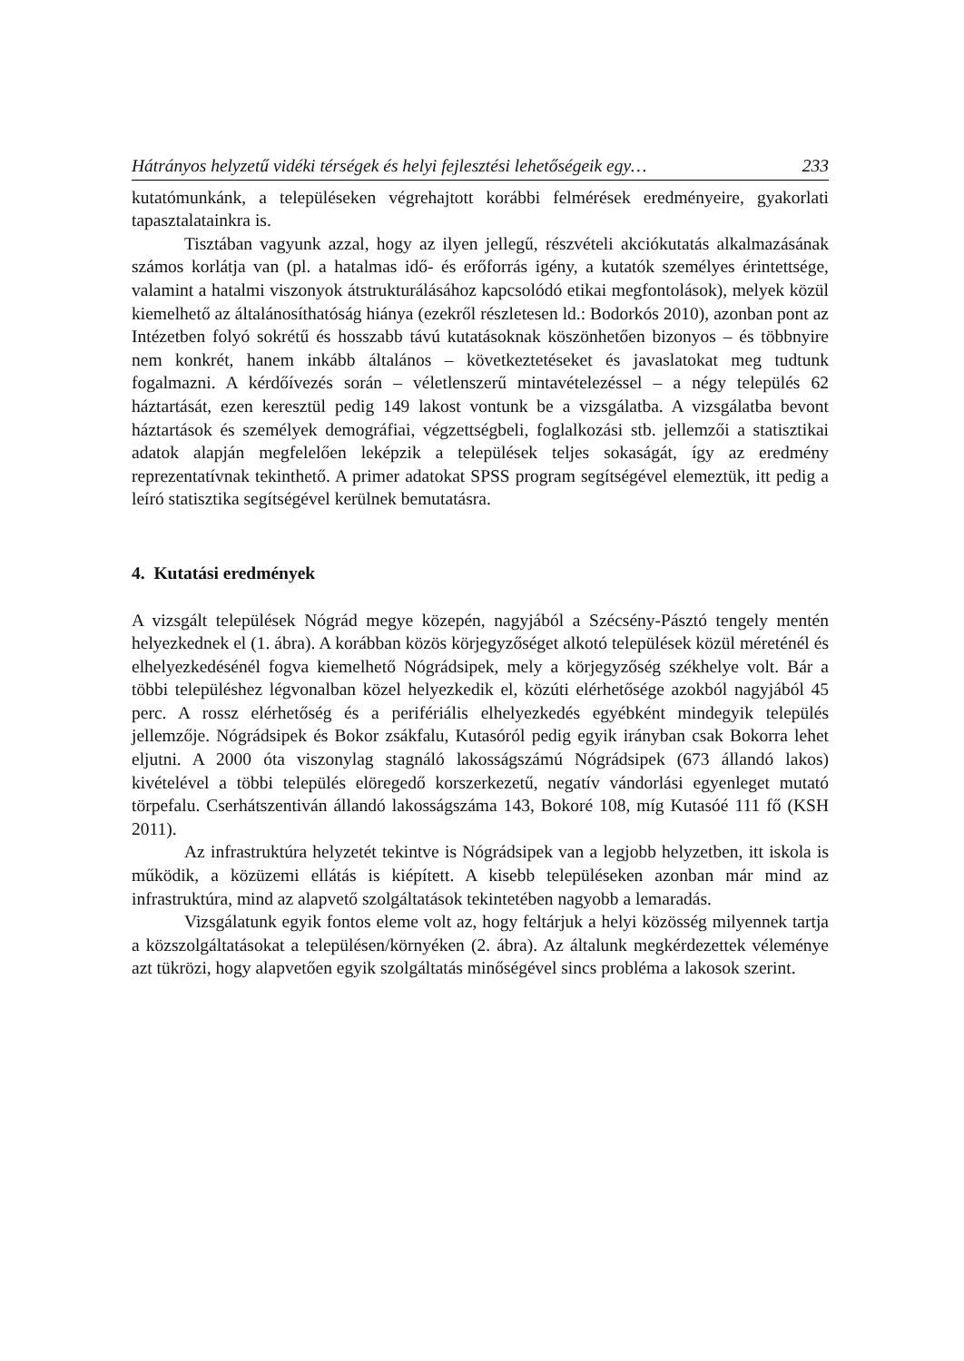Hátrányos helyzetű vidéki térségek és helyi fejlesztési lehetőségeik egy… 233
kutatómunkánk, a településeken végrehajtott korábbi felmérések eredményeire, gyakorlati tapasztalatainkra is.
Tisztában vagyunk azzal, hogy az ilyen jellegű, részvételi akciókutatás alkalmazásának számos korlátja van (pl. a hatalmas idő- és erőforrás igény, a kutatók személyes érintettsége, valamint a hatalmi viszonyok átstrukturálásához kapcsolódó etikai megfontolások), melyek közül kiemelhető az általánosíthatóság hiánya (ezekről részletesen ld.: Bodorkós 2010), azonban pont az Intézetben folyó sokrétű és hosszabb távú kutatásoknak köszönhetően bizonyos – és többnyire nem konkrét, hanem inkább általános – következtetéseket és javaslatokat meg tudtunk fogalmazni. A kérdőívezés során – véletlenszerű mintavételezéssel – a négy település 62 háztartását, ezen keresztül pedig 149 lakost vontunk be a vizsgálatba. A vizsgálatba bevont háztartások és személyek demográfiai, végzettségbeli, foglalkozási stb. jellemzői a statisztikai adatok alapján megfelelően leképzik a települések teljes sokaságát, így az eredmény reprezentatívnak tekinthető. A primer adatokat SPSS program segítségével elemeztük, itt pedig a leíró statisztika segítségével kerülnek bemutatásra.
4. Kutatási eredmények
A vizsgált települések Nógrád megye közepén, nagyjából a Szécsény-Pásztó tengely mentén helyezkednek el (1. ábra). A korábban közös körjegyzőséget alkotó települések közül méreténél és elhelyezkedésénél fogva kiemelhető Nógrádsipek, mely a körjegyzőség székhelye volt. Bár a többi településhez légvonalban közel helyezkedik el, közúti elérhetősége azokból nagyjából 45 perc. A rossz elérhetőség és a perifériális elhelyezkedés egyébként mindegyik település jellemzője. Nógrádsipek és Bokor zsákfalu, Kutasóról pedig egyik irányban csak Bokorra lehet eljutni. A 2000 óta viszonylag stagnáló lakosságszámú Nógrádsipek (673 állandó lakos) kivételével a többi település elöregedő korszerkezetű, negatív vándorlási egyenleget mutató törpefalu. Cserhátszentiván állandó lakosságszáma 143, Bokoré 108, míg Kutasóé 111 fő (KSH 2011).
Az infrastruktúra helyzetét tekintve is Nógrádsipek van a legjobb helyzetben, itt iskola is működik, a közüzemi ellátás is kiépített. A kisebb településeken azonban már mind az infrastruktúra, mind az alapvető szolgáltatások tekintetében nagyobb a lemaradás.
Vizsgálatunk egyik fontos eleme volt az, hogy feltárjuk a helyi közösség milyennek tartja a közszolgáltatásokat a településen/környéken (2. ábra). Az általunk megkérdezettek véleménye azt tükrözi, hogy alapvetően egyik szolgáltatás minőségével sincs probléma a lakosok szerint.